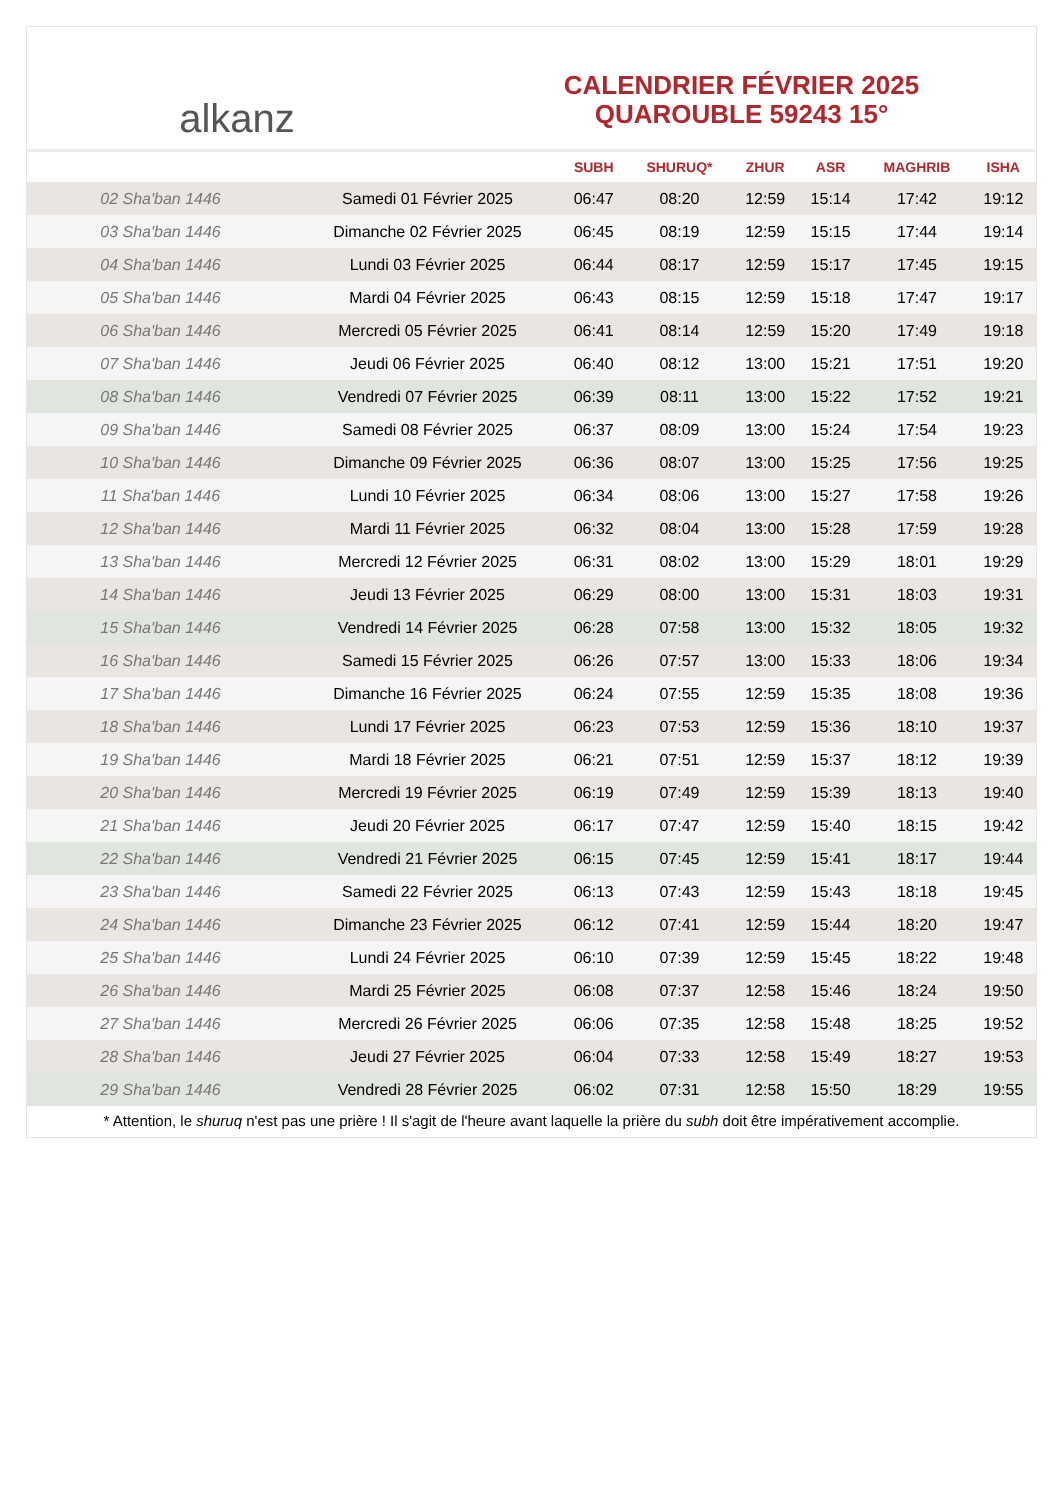alkanz
CALENDRIER FÉVRIER 2025
QUAROUBLE 59243 15°
| | | SUBH | SHURUQ* | ZHUR | ASR | MAGHRIB | ISHA |
| --- | --- | --- | --- | --- | --- | --- | --- |
| 02 Sha'ban 1446 | Samedi 01 Février 2025 | 06:47 | 08:20 | 12:59 | 15:14 | 17:42 | 19:12 |
| 03 Sha'ban 1446 | Dimanche 02 Février 2025 | 06:45 | 08:19 | 12:59 | 15:15 | 17:44 | 19:14 |
| 04 Sha'ban 1446 | Lundi 03 Février 2025 | 06:44 | 08:17 | 12:59 | 15:17 | 17:45 | 19:15 |
| 05 Sha'ban 1446 | Mardi 04 Février 2025 | 06:43 | 08:15 | 12:59 | 15:18 | 17:47 | 19:17 |
| 06 Sha'ban 1446 | Mercredi 05 Février 2025 | 06:41 | 08:14 | 12:59 | 15:20 | 17:49 | 19:18 |
| 07 Sha'ban 1446 | Jeudi 06 Février 2025 | 06:40 | 08:12 | 13:00 | 15:21 | 17:51 | 19:20 |
| 08 Sha'ban 1446 | Vendredi 07 Février 2025 | 06:39 | 08:11 | 13:00 | 15:22 | 17:52 | 19:21 |
| 09 Sha'ban 1446 | Samedi 08 Février 2025 | 06:37 | 08:09 | 13:00 | 15:24 | 17:54 | 19:23 |
| 10 Sha'ban 1446 | Dimanche 09 Février 2025 | 06:36 | 08:07 | 13:00 | 15:25 | 17:56 | 19:25 |
| 11 Sha'ban 1446 | Lundi 10 Février 2025 | 06:34 | 08:06 | 13:00 | 15:27 | 17:58 | 19:26 |
| 12 Sha'ban 1446 | Mardi 11 Février 2025 | 06:32 | 08:04 | 13:00 | 15:28 | 17:59 | 19:28 |
| 13 Sha'ban 1446 | Mercredi 12 Février 2025 | 06:31 | 08:02 | 13:00 | 15:29 | 18:01 | 19:29 |
| 14 Sha'ban 1446 | Jeudi 13 Février 2025 | 06:29 | 08:00 | 13:00 | 15:31 | 18:03 | 19:31 |
| 15 Sha'ban 1446 | Vendredi 14 Février 2025 | 06:28 | 07:58 | 13:00 | 15:32 | 18:05 | 19:32 |
| 16 Sha'ban 1446 | Samedi 15 Février 2025 | 06:26 | 07:57 | 13:00 | 15:33 | 18:06 | 19:34 |
| 17 Sha'ban 1446 | Dimanche 16 Février 2025 | 06:24 | 07:55 | 12:59 | 15:35 | 18:08 | 19:36 |
| 18 Sha'ban 1446 | Lundi 17 Février 2025 | 06:23 | 07:53 | 12:59 | 15:36 | 18:10 | 19:37 |
| 19 Sha'ban 1446 | Mardi 18 Février 2025 | 06:21 | 07:51 | 12:59 | 15:37 | 18:12 | 19:39 |
| 20 Sha'ban 1446 | Mercredi 19 Février 2025 | 06:19 | 07:49 | 12:59 | 15:39 | 18:13 | 19:40 |
| 21 Sha'ban 1446 | Jeudi 20 Février 2025 | 06:17 | 07:47 | 12:59 | 15:40 | 18:15 | 19:42 |
| 22 Sha'ban 1446 | Vendredi 21 Février 2025 | 06:15 | 07:45 | 12:59 | 15:41 | 18:17 | 19:44 |
| 23 Sha'ban 1446 | Samedi 22 Février 2025 | 06:13 | 07:43 | 12:59 | 15:43 | 18:18 | 19:45 |
| 24 Sha'ban 1446 | Dimanche 23 Février 2025 | 06:12 | 07:41 | 12:59 | 15:44 | 18:20 | 19:47 |
| 25 Sha'ban 1446 | Lundi 24 Février 2025 | 06:10 | 07:39 | 12:59 | 15:45 | 18:22 | 19:48 |
| 26 Sha'ban 1446 | Mardi 25 Février 2025 | 06:08 | 07:37 | 12:58 | 15:46 | 18:24 | 19:50 |
| 27 Sha'ban 1446 | Mercredi 26 Février 2025 | 06:06 | 07:35 | 12:58 | 15:48 | 18:25 | 19:52 |
| 28 Sha'ban 1446 | Jeudi 27 Février 2025 | 06:04 | 07:33 | 12:58 | 15:49 | 18:27 | 19:53 |
| 29 Sha'ban 1446 | Vendredi 28 Février 2025 | 06:02 | 07:31 | 12:58 | 15:50 | 18:29 | 19:55 |
* Attention, le shuruq n'est pas une prière ! Il s'agit de l'heure avant laquelle la prière du subh doit être impérativement accomplie.